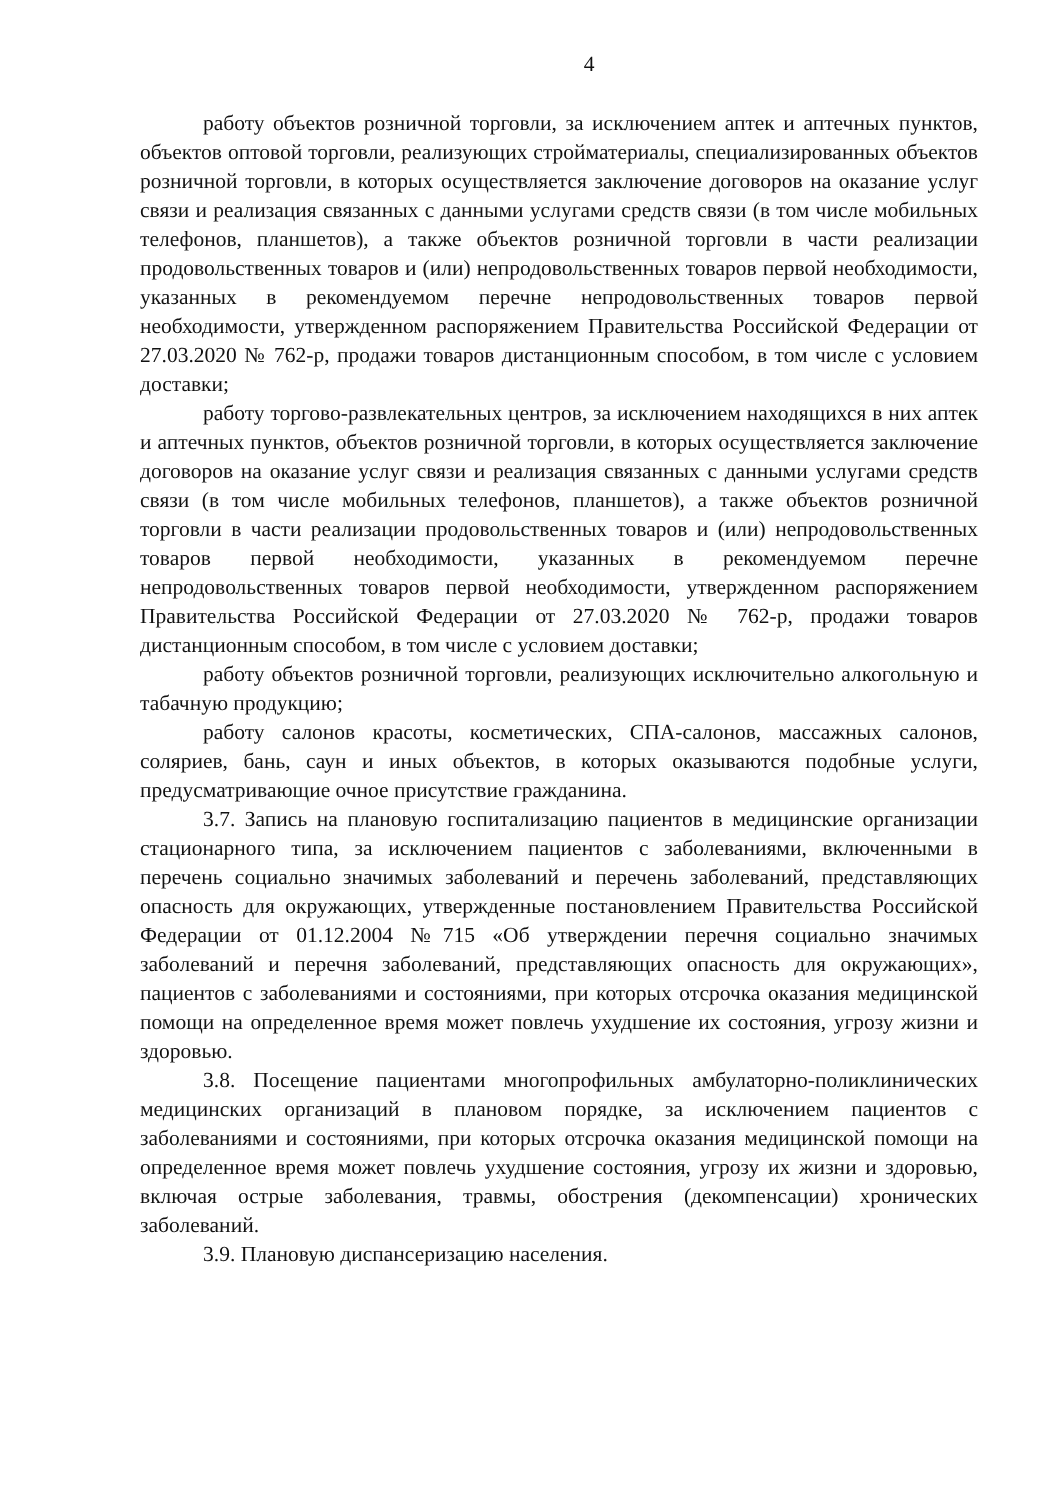4
работу объектов розничной торговли, за исключением аптек и аптечных пунктов, объектов оптовой торговли, реализующих стройматериалы, специализированных объектов розничной торговли, в которых осуществляется заключение договоров на оказание услуг связи и реализация связанных с данными услугами средств связи (в том числе мобильных телефонов, планшетов), а также объектов розничной торговли в части реализации продовольственных товаров и (или) непродовольственных товаров первой необходимости, указанных в рекомендуемом перечне непродовольственных товаров первой необходимости, утвержденном распоряжением Правительства Российской Федерации от 27.03.2020 № 762-р, продажи товаров дистанционным способом, в том числе с условием доставки;
работу торгово-развлекательных центров, за исключением находящихся в них аптек и аптечных пунктов, объектов розничной торговли, в которых осуществляется заключение договоров на оказание услуг связи и реализация связанных с данными услугами средств связи (в том числе мобильных телефонов, планшетов), а также объектов розничной торговли в части реализации продовольственных товаров и (или) непродовольственных товаров первой необходимости, указанных в рекомендуемом перечне непродовольственных товаров первой необходимости, утвержденном распоряжением Правительства Российской Федерации от 27.03.2020 № 762-р, продажи товаров дистанционным способом, в том числе с условием доставки;
работу объектов розничной торговли, реализующих исключительно алкогольную и табачную продукцию;
работу салонов красоты, косметических, СПА-салонов, массажных салонов, соляриев, бань, саун и иных объектов, в которых оказываются подобные услуги, предусматривающие очное присутствие гражданина.
3.7. Запись на плановую госпитализацию пациентов в медицинские организации стационарного типа, за исключением пациентов с заболеваниями, включенными в перечень социально значимых заболеваний и перечень заболеваний, представляющих опасность для окружающих, утвержденные постановлением Правительства Российской Федерации от 01.12.2004 №715 «Об утверждении перечня социально значимых заболеваний и перечня заболеваний, представляющих опасность для окружающих», пациентов с заболеваниями и состояниями, при которых отсрочка оказания медицинской помощи на определенное время может повлечь ухудшение их состояния, угрозу жизни и здоровью.
3.8. Посещение пациентами многопрофильных амбулаторно-поликлинических медицинских организаций в плановом порядке, за исключением пациентов с заболеваниями и состояниями, при которых отсрочка оказания медицинской помощи на определенное время может повлечь ухудшение состояния, угрозу их жизни и здоровью, включая острые заболевания, травмы, обострения (декомпенсации) хронических заболеваний.
3.9. Плановую диспансеризацию населения.